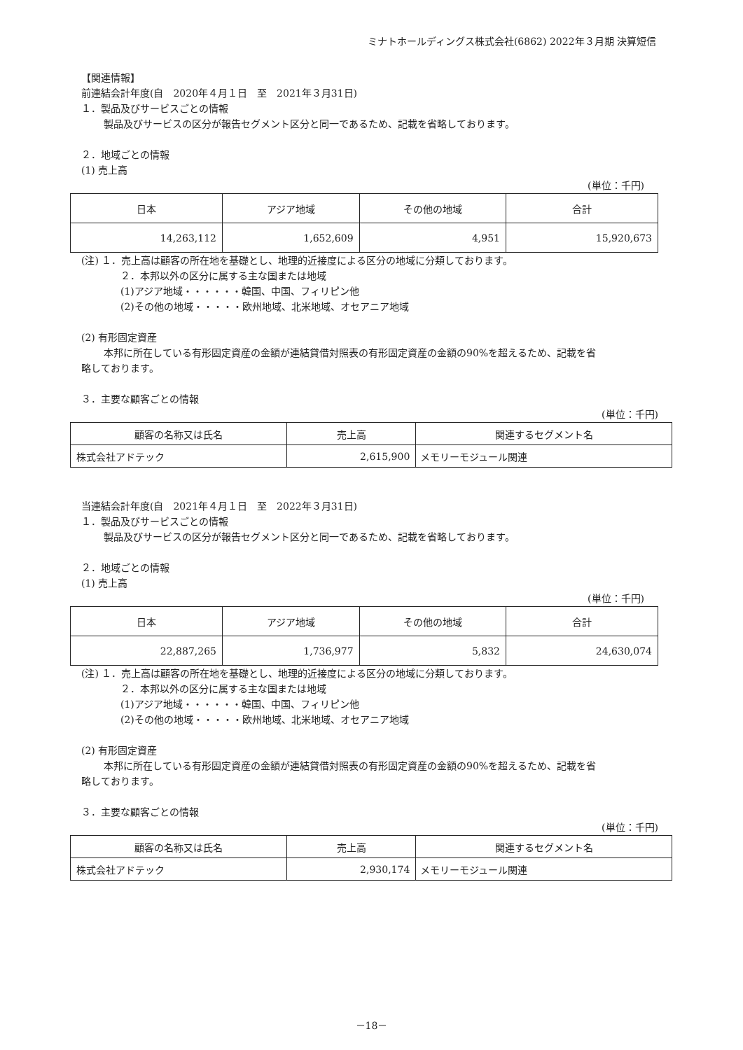ミナトホールディングス株式会社(6862) 2022年３月期 決算短信
【関連情報】
前連結会計年度(自　2020年４月１日　至　2021年３月31日)
１．製品及びサービスごとの情報
製品及びサービスの区分が報告セグメント区分と同一であるため、記載を省略しております。
２．地域ごとの情報
(1) 売上高
(単位：千円)
| 日本 | アジア地域 | その他の地域 | 合計 |
| --- | --- | --- | --- |
| 14,263,112 | 1,652,609 | 4,951 | 15,920,673 |
(注) １．売上高は顧客の所在地を基礎とし、地理的近接度による区分の地域に分類しております。
２．本邦以外の区分に属する主な国または地域
(1)アジア地域・・・・・・韓国、中国、フィリピン他
(2)その他の地域・・・・・欧州地域、北米地域、オセアニア地域
(2) 有形固定資産
本邦に所在している有形固定資産の金額が連結貸借対照表の有形固定資産の金額の90%を超えるため、記載を省
略しております。
３．主要な顧客ごとの情報
(単位：千円)
| 顧客の名称又は氏名 | 売上高 | 関連するセグメント名 |
| --- | --- | --- |
| 株式会社アドテック | 2,615,900 | メモリーモジュール関連 |
当連結会計年度(自　2021年４月１日　至　2022年３月31日)
１．製品及びサービスごとの情報
製品及びサービスの区分が報告セグメント区分と同一であるため、記載を省略しております。
２．地域ごとの情報
(1) 売上高
(単位：千円)
| 日本 | アジア地域 | その他の地域 | 合計 |
| --- | --- | --- | --- |
| 22,887,265 | 1,736,977 | 5,832 | 24,630,074 |
(注) １．売上高は顧客の所在地を基礎とし、地理的近接度による区分の地域に分類しております。
２．本邦以外の区分に属する主な国または地域
(1)アジア地域・・・・・・韓国、中国、フィリピン他
(2)その他の地域・・・・・欧州地域、北米地域、オセアニア地域
(2) 有形固定資産
本邦に所在している有形固定資産の金額が連結貸借対照表の有形固定資産の金額の90%を超えるため、記載を省
略しております。
３．主要な顧客ごとの情報
(単位：千円)
| 顧客の名称又は氏名 | 売上高 | 関連するセグメント名 |
| --- | --- | --- |
| 株式会社アドテック | 2,930,174 | メモリーモジュール関連 |
－18－